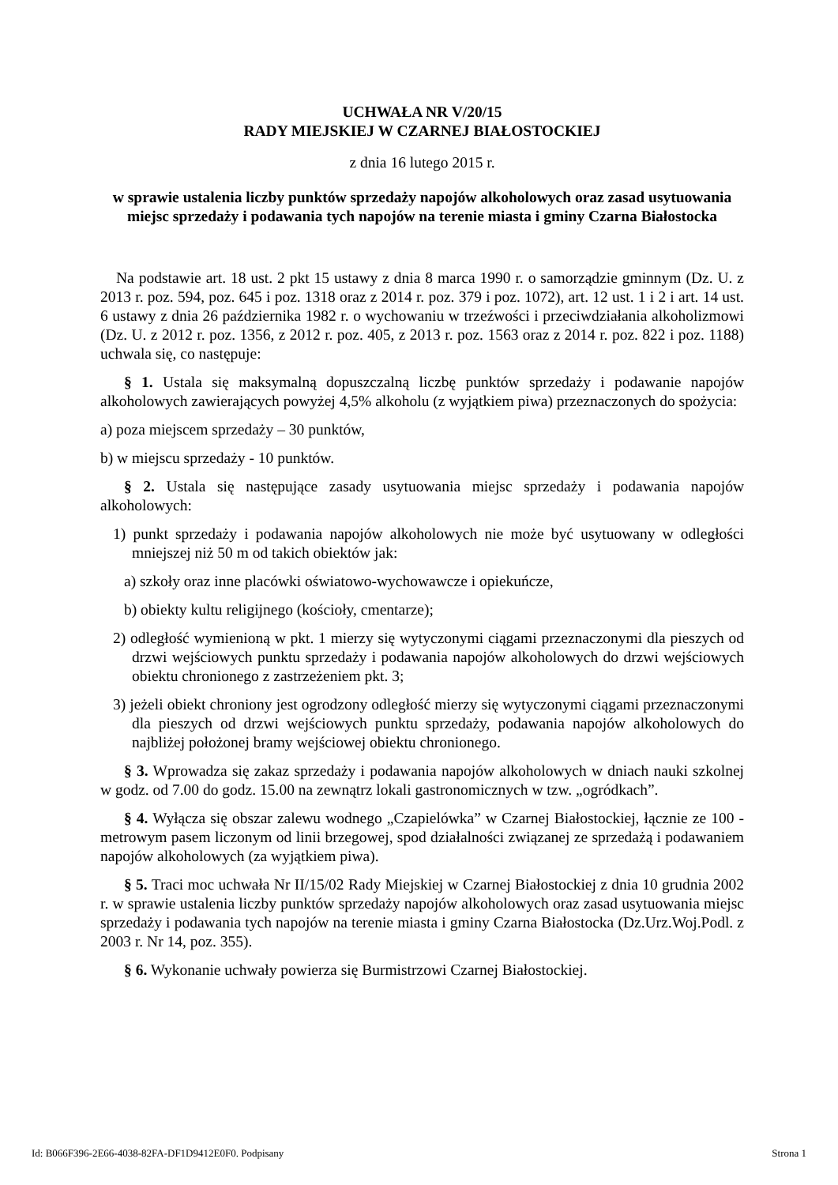UCHWAŁA NR V/20/15
RADY MIEJSKIEJ W CZARNEJ BIAŁOSTOCKIEJ
z dnia 16 lutego 2015 r.
w sprawie ustalenia liczby punktów sprzedaży napojów alkoholowych oraz zasad usytuowania miejsc sprzedaży i podawania tych napojów na terenie miasta i gminy Czarna Białostocka
Na podstawie art. 18 ust. 2 pkt 15 ustawy z dnia 8 marca 1990 r. o samorządzie gminnym (Dz. U. z 2013 r. poz. 594, poz. 645 i poz. 1318 oraz z 2014 r. poz. 379 i poz. 1072), art. 12 ust. 1 i 2 i art. 14 ust. 6 ustawy z dnia 26 października 1982 r. o wychowaniu w trzeźwości i przeciwdziałania alkoholizmowi (Dz. U. z 2012 r. poz. 1356, z 2012 r. poz. 405, z 2013 r. poz. 1563 oraz z 2014 r. poz. 822 i poz. 1188) uchwala się, co następuje:
§ 1. Ustala się maksymalną dopuszczalną liczbę punktów sprzedaży i podawanie napojów alkoholowych zawierających powyżej 4,5% alkoholu (z wyjątkiem piwa) przeznaczonych do spożycia:
a) poza miejscem sprzedaży – 30 punktów,
b) w miejscu sprzedaży - 10 punktów.
§ 2. Ustala się następujące zasady usytuowania miejsc sprzedaży i podawania napojów alkoholowych:
1) punkt sprzedaży i podawania napojów alkoholowych nie może być usytuowany w odległości mniejszej niż 50 m od takich obiektów jak:
a) szkoły oraz inne placówki oświatowo-wychowawcze i opiekuńcze,
b) obiekty kultu religijnego (kościoły, cmentarze);
2) odległość wymienioną w pkt. 1 mierzy się wytyczonymi ciągami przeznaczonymi dla pieszych od drzwi wejściowych punktu sprzedaży i podawania napojów alkoholowych do drzwi wejściowych obiektu chronionego z zastrzeżeniem pkt. 3;
3) jeżeli obiekt chroniony jest ogrodzony odległość mierzy się wytyczonymi ciągami przeznaczonymi dla pieszych od drzwi wejściowych punktu sprzedaży, podawania napojów alkoholowych do najbliżej położonej bramy wejściowej obiektu chronionego.
§ 3. Wprowadza się zakaz sprzedaży i podawania napojów alkoholowych w dniach nauki szkolnej w godz. od 7.00 do godz. 15.00 na zewnątrz lokali gastronomicznych w tzw. „ogródkach”.
§ 4. Wyłącza się obszar zalewu wodnego „Czapielówka” w Czarnej Białostockiej, łącznie ze 100 - metrowym pasem liczonym od linii brzegowej, spod działalności związanej ze sprzedażą i podawaniem napojów alkoholowych (za wyjątkiem piwa).
§ 5. Traci moc uchwała Nr II/15/02 Rady Miejskiej w Czarnej Białostockiej z dnia 10 grudnia 2002 r. w sprawie ustalenia liczby punktów sprzedaży napojów alkoholowych oraz zasad usytuowania miejsc sprzedaży i podawania tych napojów na terenie miasta i gminy Czarna Białostocka (Dz.Urz.Woj.Podl. z 2003 r. Nr 14, poz. 355).
§ 6. Wykonanie uchwały powierza się Burmistrzowi Czarnej Białostockiej.
Id: B066F396-2E66-4038-82FA-DF1D9412E0F0. Podpisany Strona 1